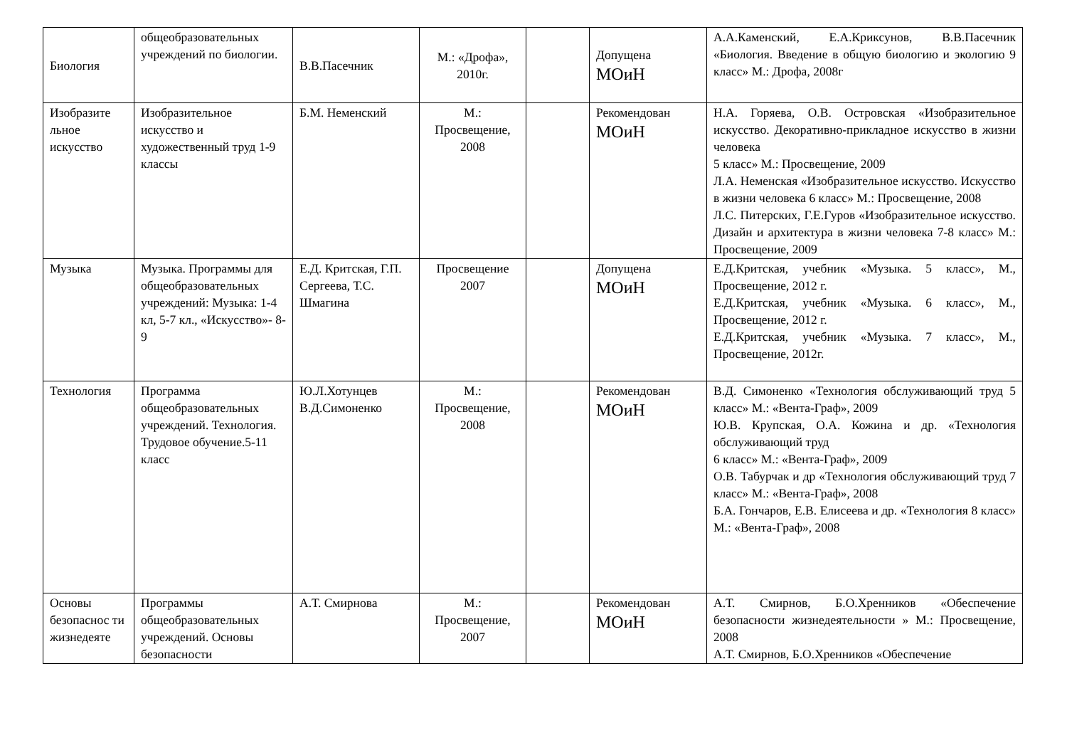| Биология | общеобразовательных учреждений по биологии. | В.В.Пасечник | М.: «Дрофа», 2010г. | | Допущена МОиН | А.А.Каменский, Е.А.Криксунов, В.В.Пасечник «Биология. Введение в общую биологию и экологию 9 класс» М.: Дрофа, 2008г |
| Изобразите льное искусство | Изобразительное искусство и художественный труд 1-9 классы | Б.М. Неменский | М.: Просвещение, 2008 | | Рекомендован МОиН | Н.А. Горяева, О.В. Островская «Изобразительное искусство. Декоративно-прикладное искусство в жизни человека 5 класс» М.: Просвещение, 2009 Л.А. Неменская «Изобразительное искусство. Искусство в жизни человека 6 класс» М.: Просвещение, 2008 Л.С. Питерских, Г.Е.Гуров «Изобразительное искусство. Дизайн и архитектура в жизни человека 7-8 класс» М.: Просвещение, 2009 |
| Музыка | Музыка. Программы для общеобразовательных учреждений: Музыка: 1-4 кл, 5-7 кл., «Искусство»- 8-9 | Е.Д. Критская, Г.П. Сергеева, Т.С. Шмагина | Просвещение 2007 | | Допущена МОиН | Е.Д.Критская, учебник «Музыка. 5 класс», М., Просвещение, 2012 г. Е.Д.Критская, учебник «Музыка. 6 класс», М., Просвещение, 2012 г. Е.Д.Критская, учебник «Музыка. 7 класс», М., Просвещение, 2012г. |
| Технология | Программа общеобразовательных учреждений. Технология. Трудовое обучение.5-11 класс | Ю.Л.Хотунцев В.Д.Симоненко | М.: Просвещение, 2008 | | Рекомендован МОиН | В.Д. Симоненко «Технология обслуживающий труд 5 класс» М.: «Вента-Граф», 2009 Ю.В. Крупская, О.А. Кожина и др. «Технология обслуживающий труд 6 класс» М.: «Вента-Граф», 2009 О.В. Табурчак и др «Технология обслуживающий труд 7 класс» М.: «Вента-Граф», 2008 Б.А. Гончаров, Е.В. Елисеева и др. «Технология 8 класс» М.: «Вента-Граф», 2008 |
| Основы безопаснос ти жизнедеяте | Программы общеобразовательных учреждений. Основы безопасности | А.Т. Смирнова | М.: Просвещение, 2007 | | Рекомендован МОиН | А.Т. Смирнов, Б.О.Хренников «Обеспечение безопасности жизнедеятельности » М.: Просвещение, 2008 А.Т. Смирнов, Б.О.Хренников «Обеспечение |